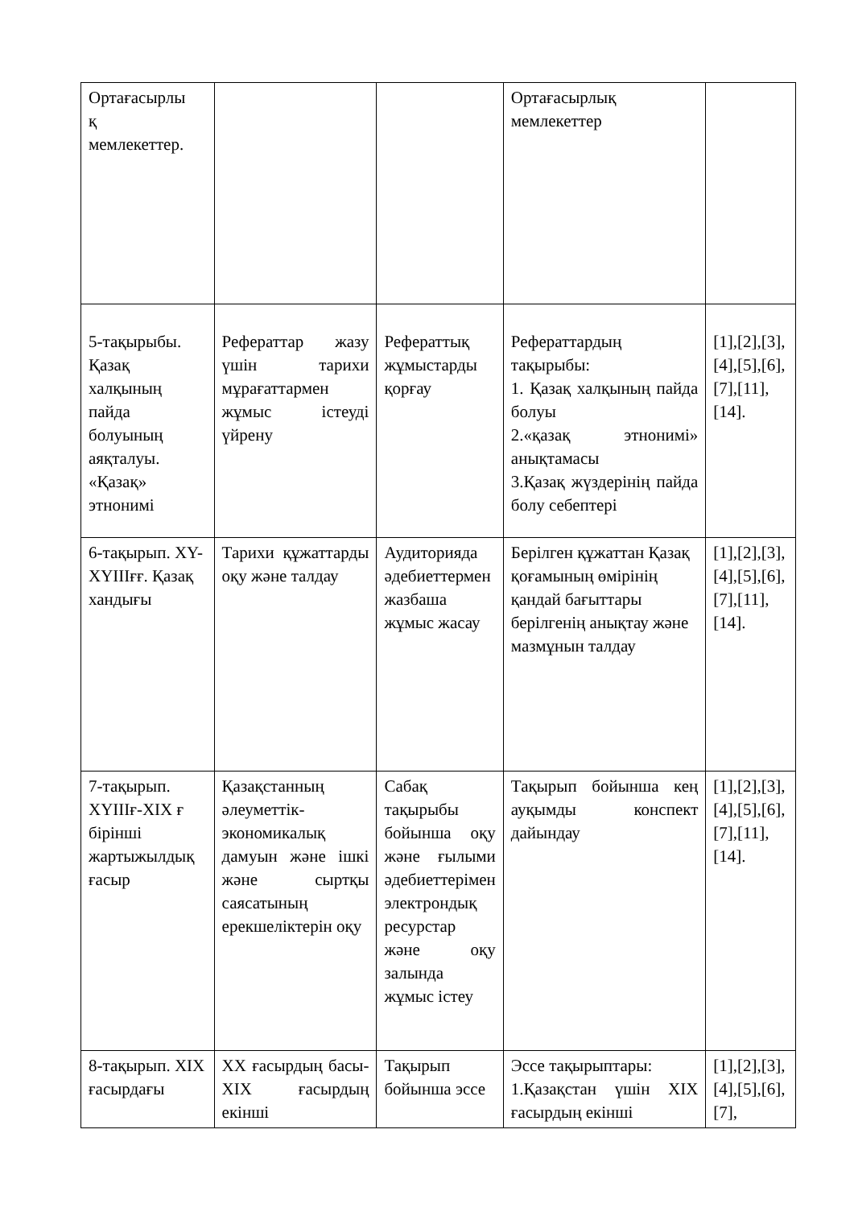| Ортағасырлы қ мемлекеттер. | | | Ортағасырлық мемлекеттер | |
| 5-тақырыбы. Қазақ халқының пайда болуының аяқталуы. «Қазақ» этнонимі | Рефераттар жазу үшін тарихи мұрағаттармен жұмыс істеуді үйрену | Рефераттық жұмыстарды қорғау | Рефераттардың тақырыбы: 1. Қазақ халқының пайда болуы 2.«қазақ этнонимі» анықтамасы 3.Қазақ жүздерінің пайда болу себептері | [1],[2],[3],[4],[5],[6],[7],[11],[14]. |
| 6-тақырып. XY-XYIIIғғ. Қазақ хандығы | Тарихи құжаттарды оқу және талдау | Аудиторияда әдебиеттермен жазбаша жұмыс жасау | Берілген құжаттан Қазақ қоғамының өмірінің қандай бағыттары берілгенің анықтау және мазмұнын талдау | [1],[2],[3],[4],[5],[6],[7],[11],[14]. |
| 7-тақырып. XYIIIғ-XIX ғ бірінші жартыжылдық ғасыр | Қазақстанның әлеуметтік-экономикалық дамуын және ішкі және сыртқы саясатының ерекшеліктерін оқу | Сабақ тақырыбы бойынша оқу және ғылыми әдебиеттерімен электрондық ресурстар және оқу залында жұмыс істеу | Тақырып бойынша кең ауқымды конспект дайындау | [1],[2],[3],[4],[5],[6],[7],[11],[14]. |
| 8-тақырып. XIX ғасырдағы | XX ғасырдың басы- XIX ғасырдың екінші | Тақырып бойынша эссе | Эссе тақырыптары: 1.Қазақстан үшін XIX ғасырдың екінші | [1],[2],[3],[4],[5],[6],[7], |